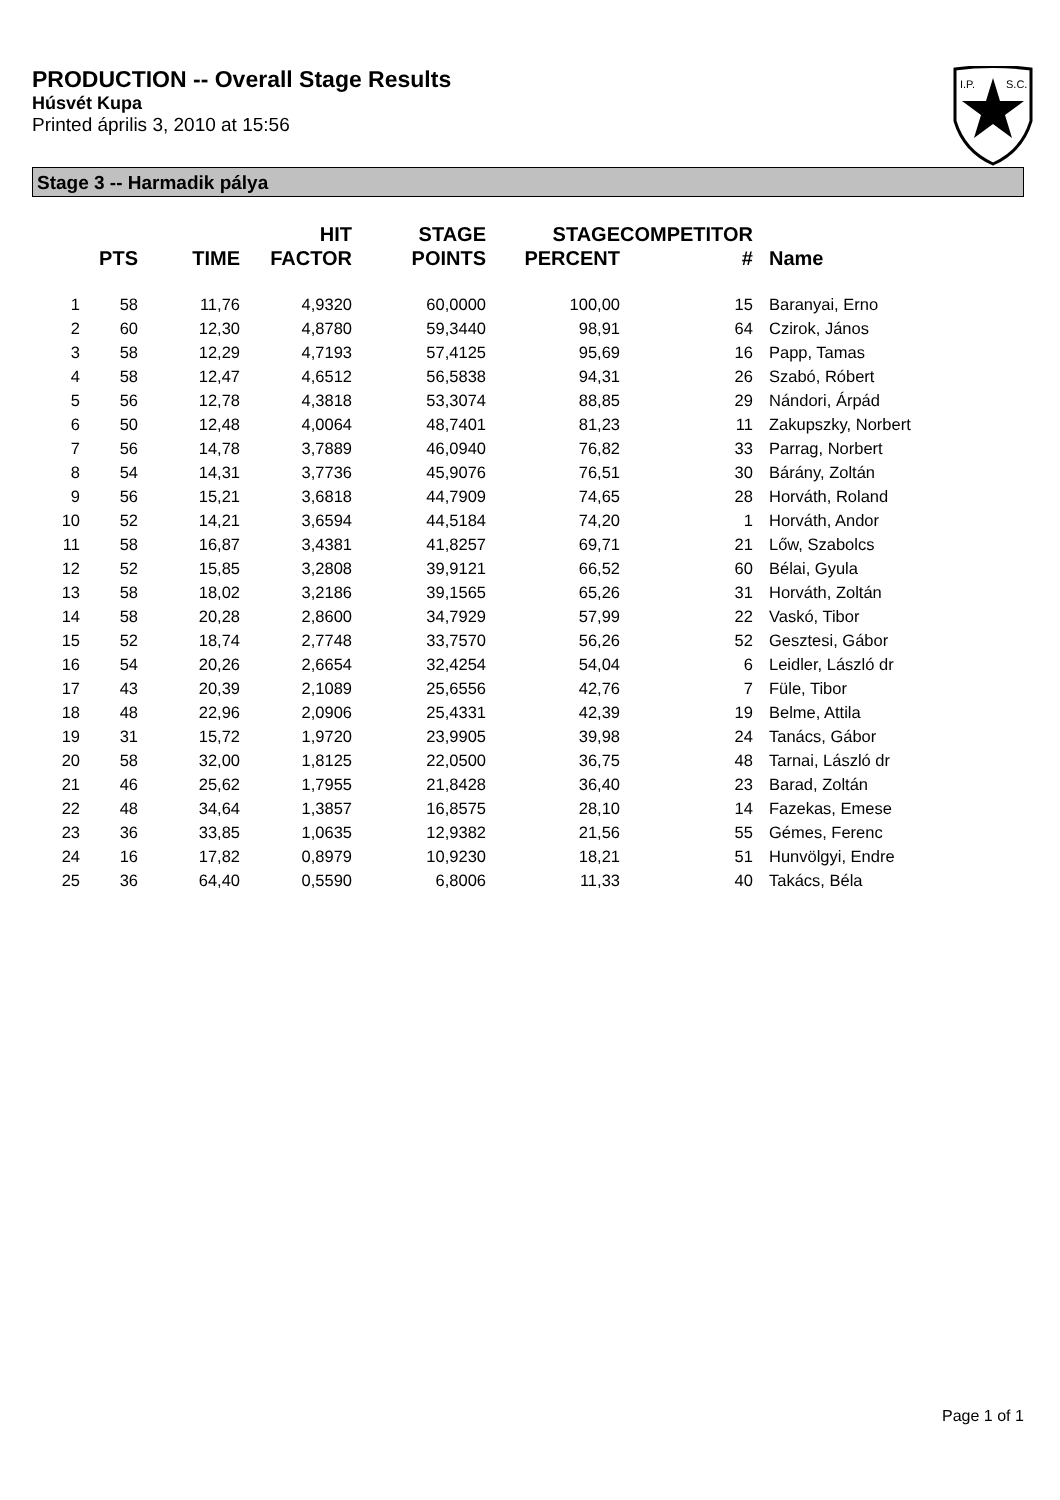PRODUCTION -- Overall Stage Results
Húsvét Kupa
Printed április 3, 2010 at 15:56
I.P.
S.C.
Stage 3 -- Harmadik pálya
| | PTS | TIME | HIT FACTOR | STAGE POINTS | STAGE PERCENT | COMPETITOR # | Name |
| --- | --- | --- | --- | --- | --- | --- | --- |
| 1 | 58 | 11,76 | 4,9320 | 60,0000 | 100,00 | 15 | Baranyai, Erno |
| 2 | 60 | 12,30 | 4,8780 | 59,3440 | 98,91 | 64 | Czirok, János |
| 3 | 58 | 12,29 | 4,7193 | 57,4125 | 95,69 | 16 | Papp, Tamas |
| 4 | 58 | 12,47 | 4,6512 | 56,5838 | 94,31 | 26 | Szabó, Róbert |
| 5 | 56 | 12,78 | 4,3818 | 53,3074 | 88,85 | 29 | Nándori, Árpád |
| 6 | 50 | 12,48 | 4,0064 | 48,7401 | 81,23 | 11 | Zakupszky, Norbert |
| 7 | 56 | 14,78 | 3,7889 | 46,0940 | 76,82 | 33 | Parrag, Norbert |
| 8 | 54 | 14,31 | 3,7736 | 45,9076 | 76,51 | 30 | Bárány, Zoltán |
| 9 | 56 | 15,21 | 3,6818 | 44,7909 | 74,65 | 28 | Horváth, Roland |
| 10 | 52 | 14,21 | 3,6594 | 44,5184 | 74,20 | 1 | Horváth, Andor |
| 11 | 58 | 16,87 | 3,4381 | 41,8257 | 69,71 | 21 | Lőw, Szabolcs |
| 12 | 52 | 15,85 | 3,2808 | 39,9121 | 66,52 | 60 | Bélai, Gyula |
| 13 | 58 | 18,02 | 3,2186 | 39,1565 | 65,26 | 31 | Horváth, Zoltán |
| 14 | 58 | 20,28 | 2,8600 | 34,7929 | 57,99 | 22 | Vaskó, Tibor |
| 15 | 52 | 18,74 | 2,7748 | 33,7570 | 56,26 | 52 | Gesztesi, Gábor |
| 16 | 54 | 20,26 | 2,6654 | 32,4254 | 54,04 | 6 | Leidler, László dr |
| 17 | 43 | 20,39 | 2,1089 | 25,6556 | 42,76 | 7 | Füle, Tibor |
| 18 | 48 | 22,96 | 2,0906 | 25,4331 | 42,39 | 19 | Belme, Attila |
| 19 | 31 | 15,72 | 1,9720 | 23,9905 | 39,98 | 24 | Tanács, Gábor |
| 20 | 58 | 32,00 | 1,8125 | 22,0500 | 36,75 | 48 | Tarnai, László dr |
| 21 | 46 | 25,62 | 1,7955 | 21,8428 | 36,40 | 23 | Barad, Zoltán |
| 22 | 48 | 34,64 | 1,3857 | 16,8575 | 28,10 | 14 | Fazekas, Emese |
| 23 | 36 | 33,85 | 1,0635 | 12,9382 | 21,56 | 55 | Gémes, Ferenc |
| 24 | 16 | 17,82 | 0,8979 | 10,9230 | 18,21 | 51 | Hunvölgyi, Endre |
| 25 | 36 | 64,40 | 0,5590 | 6,8006 | 11,33 | 40 | Takács, Béla |
Page 1 of 1